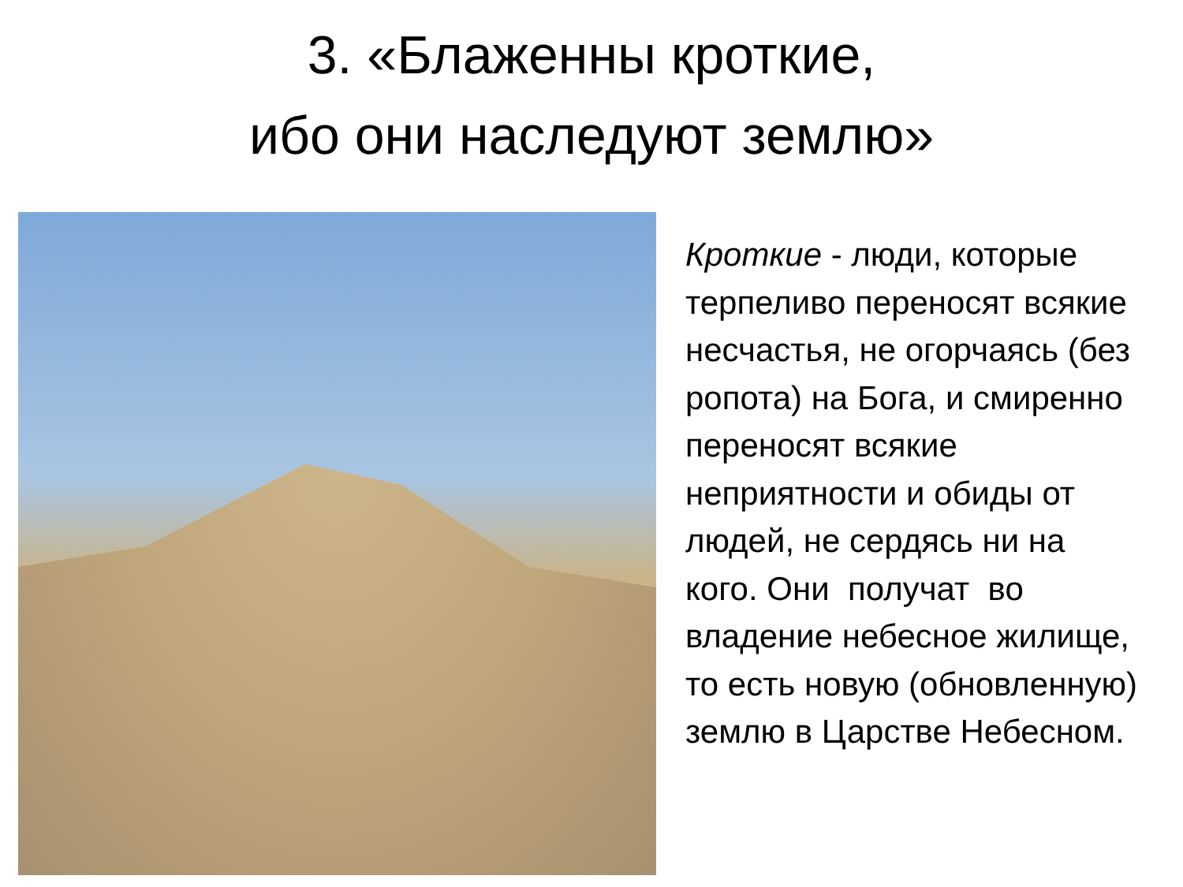3. «Блаженны кроткие,
ибо они наследуют землю»
Кроткие - люди, которые терпеливо переносят всякие несчастья, не огорчаясь (без ропота) на Бога, и смиренно переносят всякие неприятности и обиды от людей, не сердясь ни на кого. Они получат во владение небесное жилище, то есть новую (обновленную) землю в Царстве Небесном.